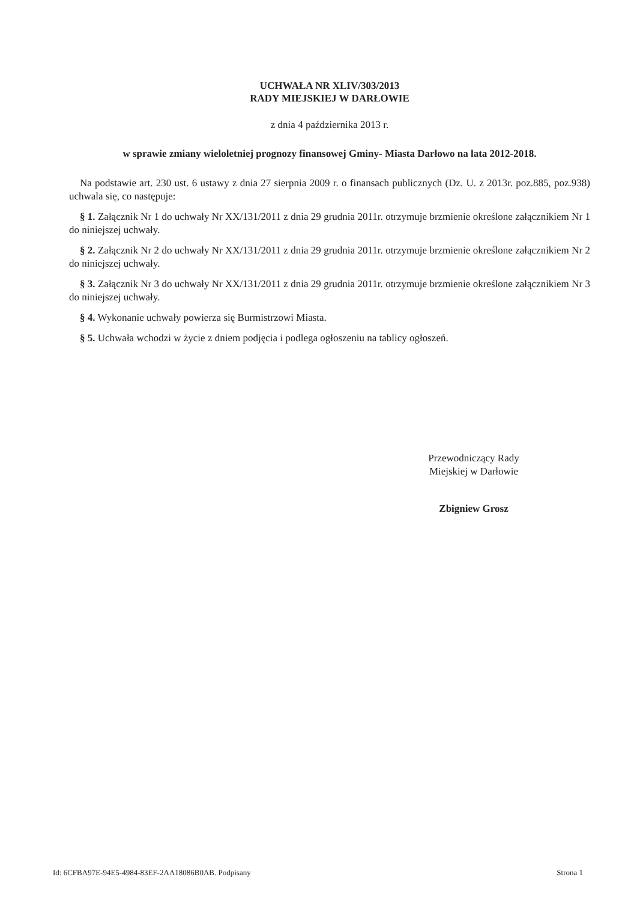UCHWAŁA NR XLIV/303/2013
RADY MIEJSKIEJ W DARŁOWIE
z dnia 4 października 2013 r.
w sprawie zmiany wieloletniej prognozy finansowej Gminy- Miasta Darłowo na lata 2012-2018.
Na podstawie art. 230 ust. 6 ustawy z dnia 27 sierpnia 2009 r. o finansach publicznych (Dz. U. z 2013r. poz.885, poz.938) uchwala się, co następuje:
§ 1. Załącznik Nr 1 do uchwały Nr XX/131/2011 z dnia 29 grudnia 2011r. otrzymuje brzmienie określone załącznikiem Nr 1 do niniejszej uchwały.
§ 2. Załącznik Nr 2 do uchwały Nr XX/131/2011 z dnia 29 grudnia 2011r. otrzymuje brzmienie określone załącznikiem Nr 2 do niniejszej uchwały.
§ 3. Załącznik Nr 3 do uchwały Nr XX/131/2011 z dnia 29 grudnia 2011r. otrzymuje brzmienie określone załącznikiem Nr 3 do niniejszej uchwały.
§ 4. Wykonanie uchwały powierza się Burmistrzowi Miasta.
§ 5. Uchwała wchodzi w życie z dniem podjęcia i podlega ogłoszeniu na tablicy ogłoszeń.
Przewodniczący Rady
Miejskiej w Darłowie
Zbigniew Grosz
Id: 6CFBA97E-94E5-4984-83EF-2AA18086B0AB. Podpisany Strona 1